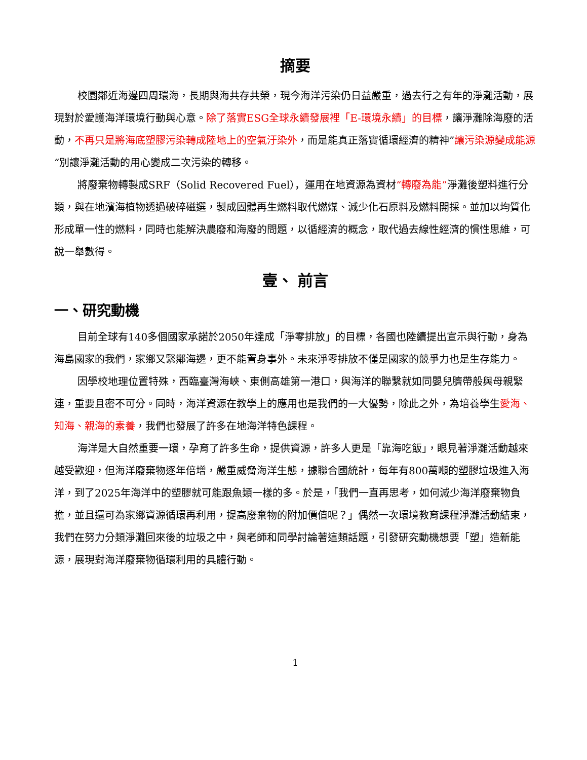摘要
校園鄰近海邊四周環海，長期與海共存共榮，現今海洋污染仍日益嚴重，過去行之有年的淨灘活動，展現對於愛護海洋環境行動與心意。除了落實ESG全球永續發展裡「E-環境永續」的目標，讓淨灘除海廢的活動，不再只是將海底塑膠污染轉成陸地上的空氣汙染外，而是能真正落實循環經濟的精神”讓污染源變成能源“別讓淨灘活動的用心變成二次污染的轉移。
將廢棄物轉製成SRF（Solid Recovered Fuel），運用在地資源為資材“轉廢為能”淨灘後塑料進行分類，與在地濱海植物透過破碎磁選，製成固體再生燃料取代燃煤、減少化石原料及燃料開採。並加以均質化形成單一性的燃料，同時也能解決農廢和海廢的問題，以循經濟的概念，取代過去線性經濟的慣性思維，可說一舉數得。
壹、 前言
一、研究動機
目前全球有140多個國家承諾於2050年達成「淨零排放」的目標，各國也陸續提出宣示與行動，身為海島國家的我們，家鄉又緊鄰海邊，更不能置身事外。未來淨零排放不僅是國家的競爭力也是生存能力。
因學校地理位置特殊，西臨臺灣海峽、東側高雄第一港口，與海洋的聯繫就如同嬰兒臍帶般與母親緊連，重要且密不可分。同時，海洋資源在教學上的應用也是我們的一大優勢，除此之外，為培養學生愛海、知海、親海的素養，我們也發展了許多在地海洋特色課程。
海洋是大自然重要一環，孕育了許多生命，提供資源，許多人更是「靠海吃飯」，眼見著淨灘活動越來越受歡迎，但海洋廢棄物逐年倍增，嚴重威脅海洋生態，據聯合國統計，每年有800萬噸的塑膠垃圾進入海洋，到了2025年海洋中的塑膠就可能跟魚類一樣的多。於是，「我們一直再思考，如何減少海洋廢棄物負擔，並且還可為家鄉資源循環再利用，提高廢棄物的附加價值呢？」偶然一次環境教育課程淨灘活動結束，我們在努力分類淨灘回來後的垃圾之中，與老師和同學討論著這類話題，引發研究動機想要「塑」造新能源，展現對海洋廢棄物循環利用的具體行動。
1